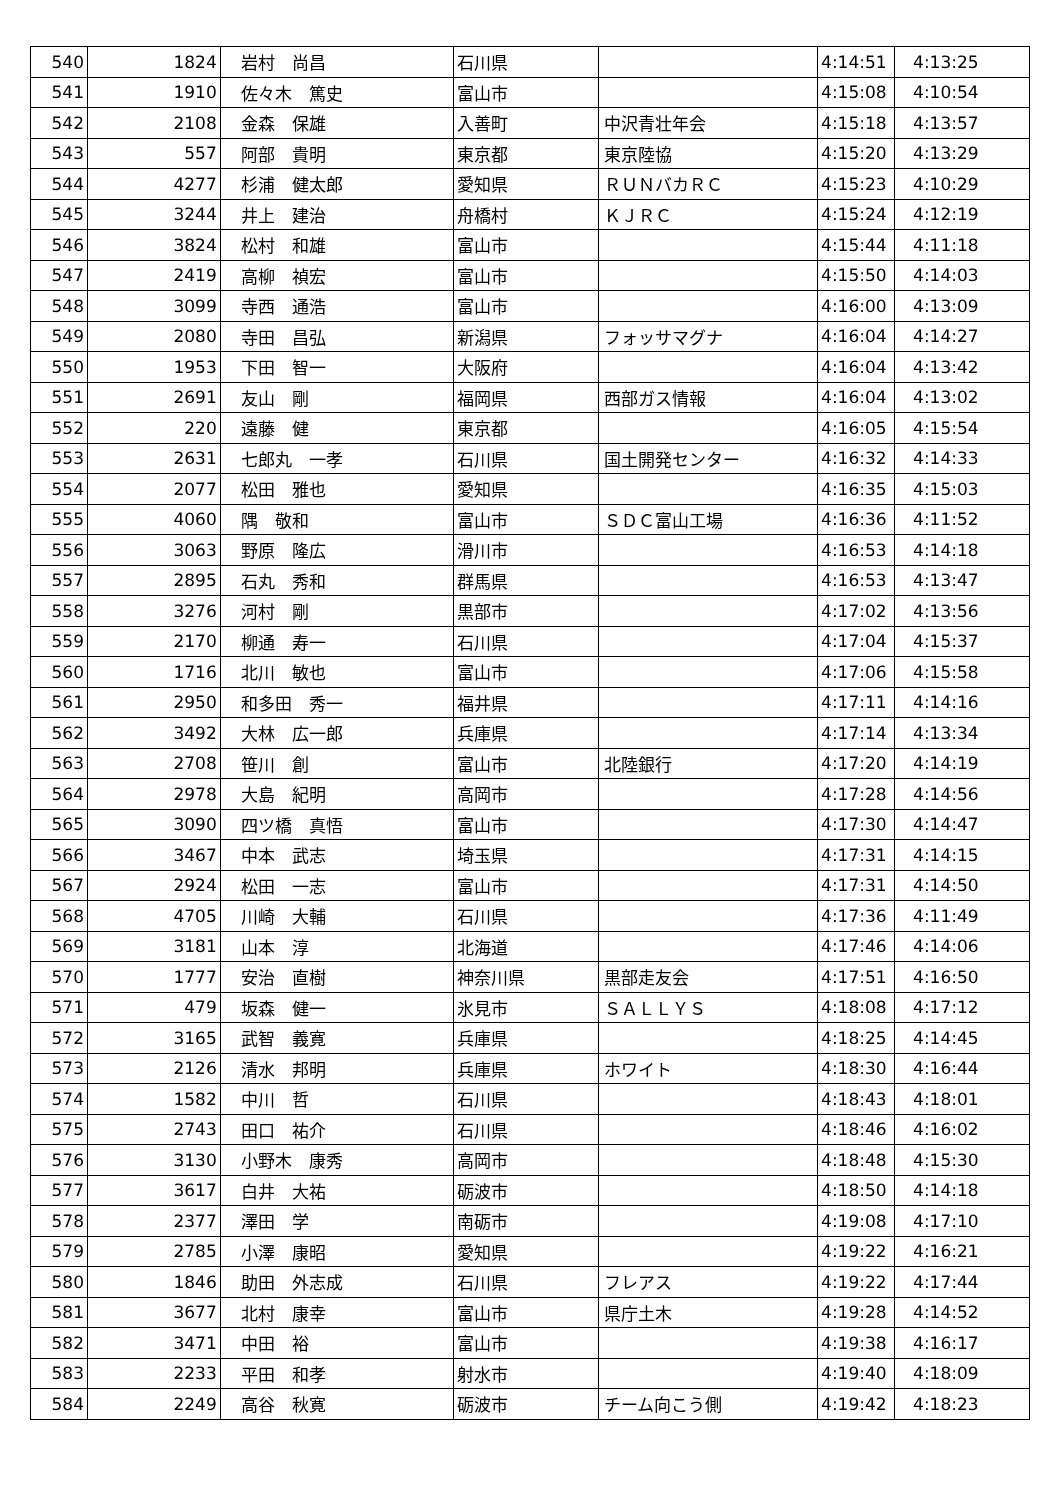| 540 | 1824 | 岩村 尚昌 | 石川県 | | 4:14:51 | 4:13:25 |
| 541 | 1910 | 佐々木 篤史 | 富山市 | | 4:15:08 | 4:10:54 |
| 542 | 2108 | 金森 保雄 | 入善町 | 中沢青壮年会 | 4:15:18 | 4:13:57 |
| 543 | 557 | 阿部 貴明 | 東京都 | 東京陸協 | 4:15:20 | 4:13:29 |
| 544 | 4277 | 杉浦 健太郎 | 愛知県 | ＲＵＮバカＲＣ | 4:15:23 | 4:10:29 |
| 545 | 3244 | 井上 建治 | 舟橋村 | ＫＪＲＣ | 4:15:24 | 4:12:19 |
| 546 | 3824 | 松村 和雄 | 富山市 | | 4:15:44 | 4:11:18 |
| 547 | 2419 | 高柳 禎宏 | 富山市 | | 4:15:50 | 4:14:03 |
| 548 | 3099 | 寺西 通浩 | 富山市 | | 4:16:00 | 4:13:09 |
| 549 | 2080 | 寺田 昌弘 | 新潟県 | フォッサマグナ | 4:16:04 | 4:14:27 |
| 550 | 1953 | 下田 智一 | 大阪府 | | 4:16:04 | 4:13:42 |
| 551 | 2691 | 友山 剛 | 福岡県 | 西部ガス情報 | 4:16:04 | 4:13:02 |
| 552 | 220 | 遠藤 健 | 東京都 | | 4:16:05 | 4:15:54 |
| 553 | 2631 | 七郎丸 一孝 | 石川県 | 国土開発センター | 4:16:32 | 4:14:33 |
| 554 | 2077 | 松田 雅也 | 愛知県 | | 4:16:35 | 4:15:03 |
| 555 | 4060 | 隅 敬和 | 富山市 | ＳＤＣ富山工場 | 4:16:36 | 4:11:52 |
| 556 | 3063 | 野原 隆広 | 滑川市 | | 4:16:53 | 4:14:18 |
| 557 | 2895 | 石丸 秀和 | 群馬県 | | 4:16:53 | 4:13:47 |
| 558 | 3276 | 河村 剛 | 黒部市 | | 4:17:02 | 4:13:56 |
| 559 | 2170 | 柳通 寿一 | 石川県 | | 4:17:04 | 4:15:37 |
| 560 | 1716 | 北川 敏也 | 富山市 | | 4:17:06 | 4:15:58 |
| 561 | 2950 | 和多田 秀一 | 福井県 | | 4:17:11 | 4:14:16 |
| 562 | 3492 | 大林 広一郎 | 兵庫県 | | 4:17:14 | 4:13:34 |
| 563 | 2708 | 笹川 創 | 富山市 | 北陸銀行 | 4:17:20 | 4:14:19 |
| 564 | 2978 | 大島 紀明 | 高岡市 | | 4:17:28 | 4:14:56 |
| 565 | 3090 | 四ツ橋 真悟 | 富山市 | | 4:17:30 | 4:14:47 |
| 566 | 3467 | 中本 武志 | 埼玉県 | | 4:17:31 | 4:14:15 |
| 567 | 2924 | 松田 一志 | 富山市 | | 4:17:31 | 4:14:50 |
| 568 | 4705 | 川崎 大輔 | 石川県 | | 4:17:36 | 4:11:49 |
| 569 | 3181 | 山本 淳 | 北海道 | | 4:17:46 | 4:14:06 |
| 570 | 1777 | 安治 直樹 | 神奈川県 | 黒部走友会 | 4:17:51 | 4:16:50 |
| 571 | 479 | 坂森 健一 | 氷見市 | ＳＡＬＬＹＳ | 4:18:08 | 4:17:12 |
| 572 | 3165 | 武智 義寛 | 兵庫県 | | 4:18:25 | 4:14:45 |
| 573 | 2126 | 清水 邦明 | 兵庫県 | ホワイト | 4:18:30 | 4:16:44 |
| 574 | 1582 | 中川 哲 | 石川県 | | 4:18:43 | 4:18:01 |
| 575 | 2743 | 田口 祐介 | 石川県 | | 4:18:46 | 4:16:02 |
| 576 | 3130 | 小野木 康秀 | 高岡市 | | 4:18:48 | 4:15:30 |
| 577 | 3617 | 白井 大祐 | 砺波市 | | 4:18:50 | 4:14:18 |
| 578 | 2377 | 澤田 学 | 南砺市 | | 4:19:08 | 4:17:10 |
| 579 | 2785 | 小澤 康昭 | 愛知県 | | 4:19:22 | 4:16:21 |
| 580 | 1846 | 助田 外志成 | 石川県 | フレアス | 4:19:22 | 4:17:44 |
| 581 | 3677 | 北村 康幸 | 富山市 | 県庁土木 | 4:19:28 | 4:14:52 |
| 582 | 3471 | 中田 裕 | 富山市 | | 4:19:38 | 4:16:17 |
| 583 | 2233 | 平田 和孝 | 射水市 | | 4:19:40 | 4:18:09 |
| 584 | 2249 | 高谷 秋寛 | 砺波市 | チーム向こう側 | 4:19:42 | 4:18:23 |